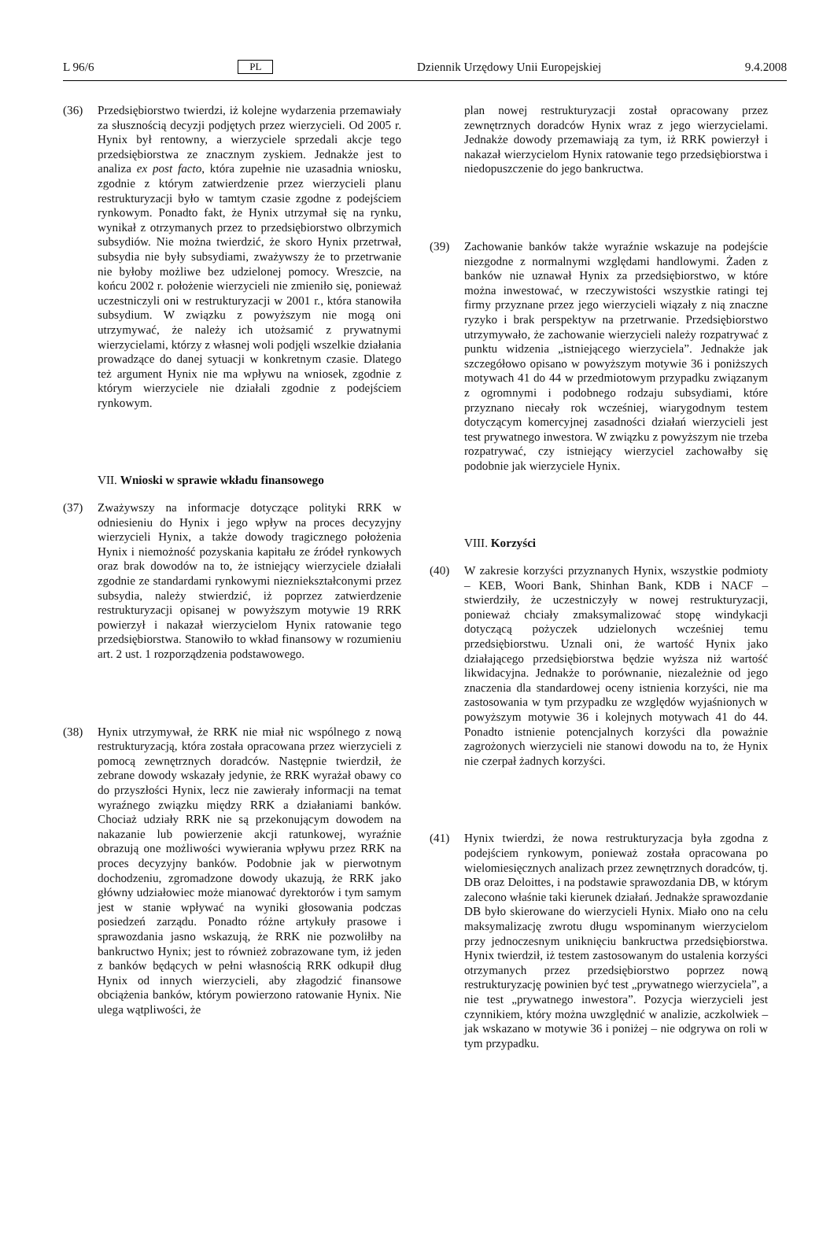L 96/6 PL Dziennik Urzędowy Unii Europejskiej 9.4.2008
(36) Przedsiębiorstwo twierdzi, iż kolejne wydarzenia przemawiały za słusznością decyzji podjętych przez wierzycieli. Od 2005 r. Hynix był rentowny, a wierzyciele sprzedali akcje tego przedsiębiorstwa ze znacznym zyskiem. Jednakże jest to analiza ex post facto, która zupełnie nie uzasadnia wniosku, zgodnie z którym zatwierdzenie przez wierzycieli planu restrukturyzacji było w tamtym czasie zgodne z podejściem rynkowym. Ponadto fakt, że Hynix utrzymał się na rynku, wynikał z otrzymanych przez to przedsiębiorstwo olbrzymich subsydiów. Nie można twierdzić, że skoro Hynix przetrwał, subsydia nie były subsydiami, zważywszy że to przetrwanie nie byłoby możliwe bez udzielonej pomocy. Wreszcie, na końcu 2002 r. położenie wierzycieli nie zmieniło się, ponieważ uczestniczyli oni w restrukturyzacji w 2001 r., która stanowiła subsydium. W związku z powyższym nie mogą oni utrzymywać, że należy ich utożsamić z prywatnymi wierzycielami, którzy z własnej woli podjęli wszelkie działania prowadzące do danej sytuacji w konkretnym czasie. Dlatego też argument Hynix nie ma wpływu na wniosek, zgodnie z którym wierzyciele nie działali zgodnie z podejściem rynkowym.
VII. Wnioski w sprawie wkładu finansowego
(37) Zważywszy na informacje dotyczące polityki RRK w odniesieniu do Hynix i jego wpływ na proces decyzyjny wierzycieli Hynix, a także dowody tragicznego położenia Hynix i niemożność pozyskania kapitału ze źródeł rynkowych oraz brak dowodów na to, że istniejący wierzyciele działali zgodnie ze standardami rynkowymi niezniekształconymi przez subsydia, należy stwierdzić, iż poprzez zatwierdzenie restrukturyzacji opisanej w powyższym motywie 19 RRK powierzył i nakazał wierzycielom Hynix ratowanie tego przedsiębiorstwa. Stanowiło to wkład finansowy w rozumieniu art. 2 ust. 1 rozporządzenia podstawowego.
(38) Hynix utrzymywał, że RRK nie miał nic wspólnego z nową restrukturyzacją, która została opracowana przez wierzycieli z pomocą zewnętrznych doradców. Następnie twierdził, że zebrane dowody wskazały jedynie, że RRK wyrażał obawy co do przyszłości Hynix, lecz nie zawierały informacji na temat wyraźnego związku między RRK a działaniami banków. Chociaż udziały RRK nie są przekonującym dowodem na nakazanie lub powierzenie akcji ratunkowej, wyraźnie obrazują one możliwości wywierania wpływu przez RRK na proces decyzyjny banków. Podobnie jak w pierwotnym dochodzeniu, zgromadzone dowody ukazują, że RRK jako główny udziałowiec może mianować dyrektorów i tym samym jest w stanie wpływać na wyniki głosowania podczas posiedzeń zarządu. Ponadto różne artykuły prasowe i sprawozdania jasno wskazują, że RRK nie pozwoliłby na bankructwo Hynix; jest to również zobrazowane tym, iż jeden z banków będących w pełni własnością RRK odkupił dług Hynix od innych wierzycieli, aby złagodzić finansowe obciążenia banków, którym powierzono ratowanie Hynix. Nie ulega wątpliwości, że
plan nowej restrukturyzacji został opracowany przez zewnętrznych doradców Hynix wraz z jego wierzycielami. Jednakże dowody przemawiają za tym, iż RRK powierzył i nakazał wierzycielom Hynix ratowanie tego przedsiębiorstwa i niedopuszczenie do jego bankructwa.
(39) Zachowanie banków także wyraźnie wskazuje na podejście niezgodne z normalnymi względami handlowymi. Żaden z banków nie uznawał Hynix za przedsiębiorstwo, w które można inwestować, w rzeczywistości wszystkie ratingi tej firmy przyznane przez jego wierzycieli wiązały z nią znaczne ryzyko i brak perspektyw na przetrwanie. Przedsiębiorstwo utrzymywało, że zachowanie wierzycieli należy rozpatrywać z punktu widzenia „istniejącego wierzyciela”. Jednakże jak szczegółowo opisano w powyższym motywie 36 i poniższych motywach 41 do 44 w przedmiotowym przypadku związanym z ogromnymi i podobnego rodzaju subsydiami, które przyznano niecały rok wcześniej, wiarygodnym testem dotyczącym komercyjnej zasadności działań wierzycieli jest test prywatnego inwestora. W związku z powyższym nie trzeba rozpatrywać, czy istniejący wierzyciel zachowałby się podobnie jak wierzyciele Hynix.
VIII. Korzyści
(40) W zakresie korzyści przyznanych Hynix, wszystkie podmioty – KEB, Woori Bank, Shinhan Bank, KDB i NACF – stwierdziły, że uczestniczyły w nowej restrukturyzacji, ponieważ chciały zmaksymalizować stopę windykacji dotyczącą pożyczek udzielonych wcześniej temu przedsiębiorstwu. Uznali oni, że wartość Hynix jako działającego przedsiębiorstwa będzie wyższa niż wartość likwidacyjna. Jednakże to porównanie, niezależnie od jego znaczenia dla standardowej oceny istnienia korzyści, nie ma zastosowania w tym przypadku ze względów wyjaśnionych w powyższym motywie 36 i kolejnych motywach 41 do 44. Ponadto istnienie potencjalnych korzyści dla poważnie zagrożonych wierzycieli nie stanowi dowodu na to, że Hynix nie czerpał żadnych korzyści.
(41) Hynix twierdzi, że nowa restrukturyzacja była zgodna z podejściem rynkowym, ponieważ została opracowana po wielomiesięcznych analizach przez zewnętrznych doradców, tj. DB oraz Deloittes, i na podstawie sprawozdania DB, w którym zalecono właśnie taki kierunek działań. Jednakże sprawozdanie DB było skierowane do wierzycieli Hynix. Miało ono na celu maksymalizację zwrotu długu wspominanym wierzycielom przy jednoczesnym uniknięciu bankructwa przedsiębiorstwa. Hynix twierdził, iż testem zastosowanym do ustalenia korzyści otrzymanych przez przedsiębiorstwo poprzez nową restrukturyzację powinien być test „prywatnego wierzyciela”, a nie test „prywatnego inwestora”. Pozycja wierzycieli jest czynnikiem, który można uwzględnić w analizie, aczkolwiek – jak wskazano w motywie 36 i poniżej – nie odgrywa on roli w tym przypadku.